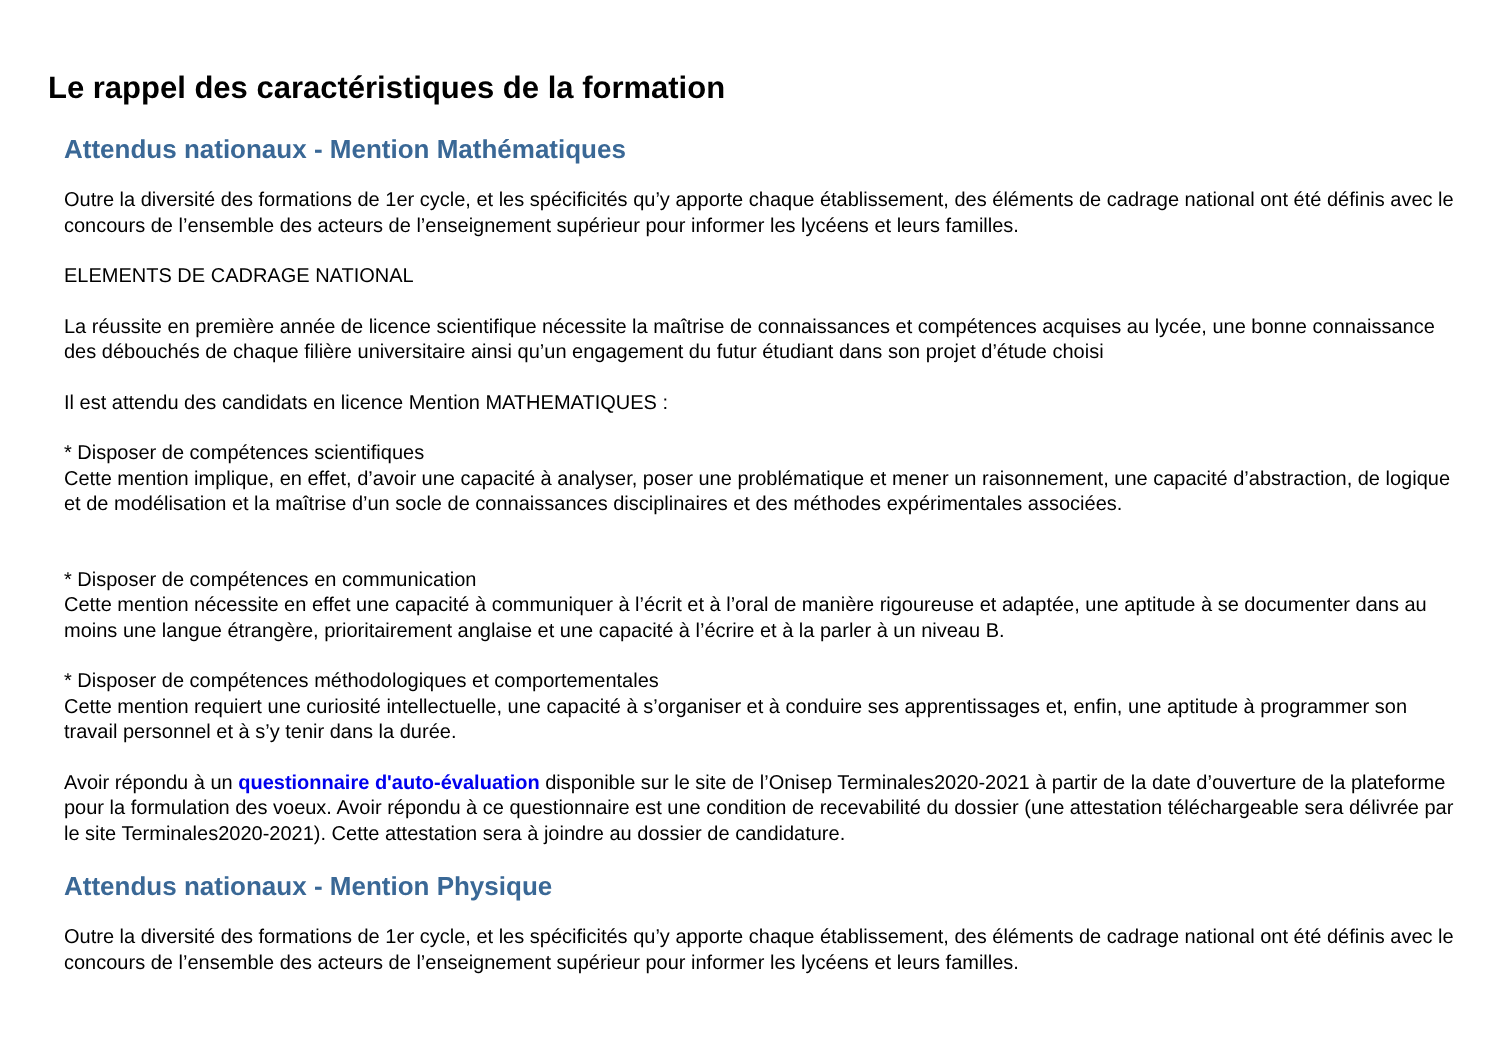Le rappel des caractéristiques de la formation
Attendus nationaux - Mention Mathématiques
Outre la diversité des formations de 1er cycle, et les spécificités qu’y apporte chaque établissement, des éléments de cadrage national ont été définis avec le concours de l’ensemble des acteurs de l’enseignement supérieur pour informer les lycéens et leurs familles.
ELEMENTS DE CADRAGE NATIONAL
La réussite en première année de licence scientifique nécessite la maîtrise de connaissances et compétences acquises au lycée, une bonne connaissance des débouchés de chaque filière universitaire ainsi qu’un engagement du futur étudiant dans son projet d’étude choisi
Il est attendu des candidats en licence Mention MATHEMATIQUES :
* Disposer de compétences scientifiques
Cette mention implique, en effet, d’avoir une capacité à analyser, poser une problématique et mener un raisonnement, une capacité d’abstraction, de logique et de modélisation et la maîtrise d’un socle de connaissances disciplinaires et des méthodes expérimentales associées.
* Disposer de compétences en communication
Cette mention nécessite en effet une capacité à communiquer à l’écrit et à l’oral de manière rigoureuse et adaptée, une aptitude à se documenter dans au moins une langue étrangère, prioritairement anglaise et une capacité à l’écrire et à la parler à un niveau B.
* Disposer de compétences méthodologiques et comportementales
Cette mention requiert une curiosité intellectuelle, une capacité à s’organiser et à conduire ses apprentissages et, enfin, une aptitude à programmer son travail personnel et à s’y tenir dans la durée.
Avoir répondu à un questionnaire d'auto-évaluation disponible sur le site de l’Onisep Terminales2020-2021 à partir de la date d’ouverture de la plateforme pour la formulation des voeux. Avoir répondu à ce questionnaire est une condition de recevabilité du dossier (une attestation téléchargeable sera délivrée par le site Terminales2020-2021). Cette attestation sera à joindre au dossier de candidature.
Attendus nationaux - Mention Physique
Outre la diversité des formations de 1er cycle, et les spécificités qu’y apporte chaque établissement, des éléments de cadrage national ont été définis avec le concours de l’ensemble des acteurs de l’enseignement supérieur pour informer les lycéens et leurs familles.